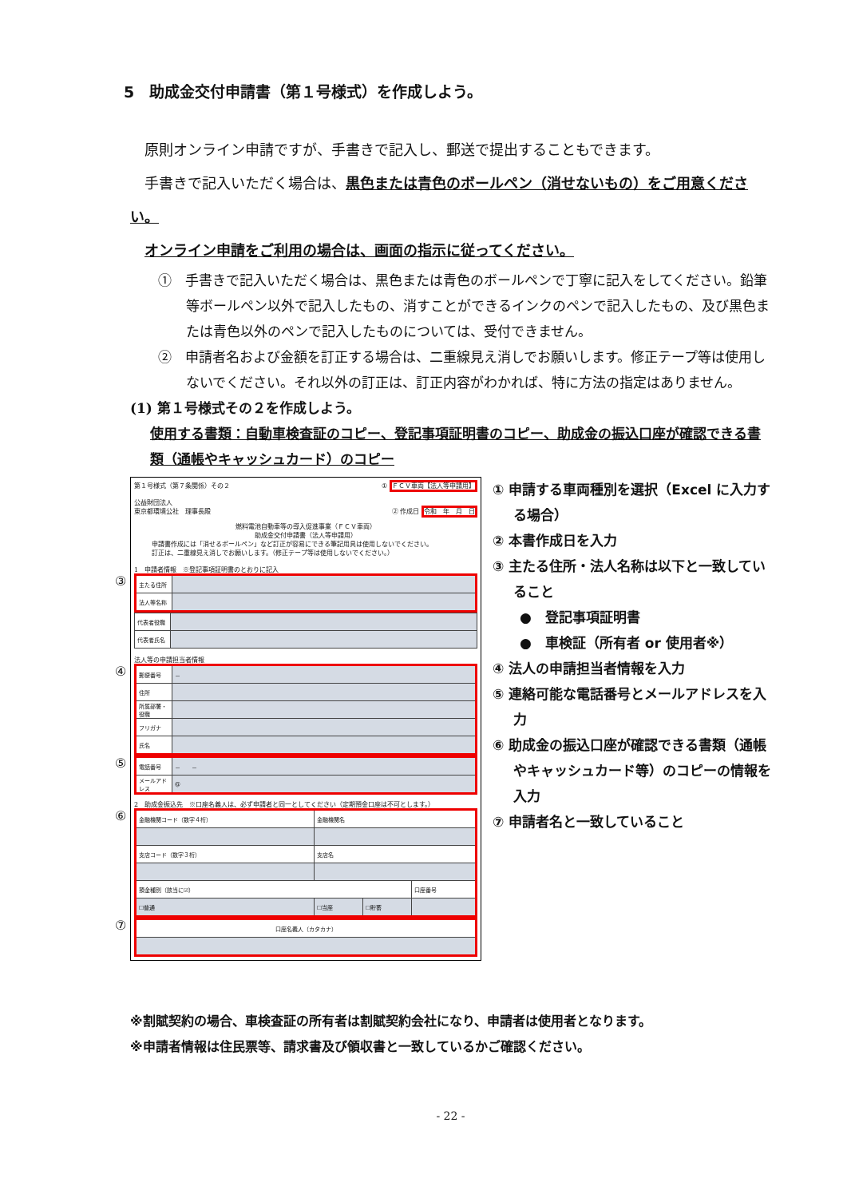5　助成金交付申請書（第１号様式）を作成しよう。
　原則オンライン申請ですが、手書きで記入し、郵送で提出することもできます。
　手書きで記入いただく場合は、黒色または青色のボールペン（消せないもの）をご用意ください。
　オンライン申請をご利用の場合は、画面の指示に従ってください。
①　手書きで記入いただく場合は、黒色または青色のボールペンで丁寧に記入をしてください。鉛筆等ボールペン以外で記入したもの、消すことができるインクのペンで記入したもの、及び黒色または青色以外のペンで記入したものについては、受付できません。
②　申請者名および金額を訂正する場合は、二重線見え消しでお願いします。修正テープ等は使用しないでください。それ以外の訂正は、訂正内容がわかれば、特に方法の指定はありません。
(1) 第１号様式その２を作成しよう。
使用する書類：自動車検査証のコピー、登記事項証明書のコピー、助成金の振込口座が確認できる書類（通帳やキャッシュカード）のコピー
第１号様式（第７条関係）その２ ① ＦＣＶ車両【法人等申請用】
公益財団法人
東京都環境公社　理事長殿 ② 作成日 令和　年　月　日
燃料電池自動車等の導入促進事業（ＦＣＶ車両）
助成金交付申請書（法人等申請用）
申請書作成には「消せるボールペン」など訂正が容易にできる筆記用具は使用しないでください。
訂正は、二重線見え消しでお願いします。（修正テープ等は使用しないでください。）
1　申請者情報　※登記事項証明書のとおりに記入
③
| 主たる住所 | |
| 法人等名称 | |
| 代表者役職 | |
| 代表者氏名 | |
法人等の申請担当者情報
④
| 郵便番号 | － |
| 住所 | |
| 所属部署・役職 | |
| フリガナ | |
| 氏名 | |
⑤
| 電話番号 | － － |
| メールアドレス | @ |
2　助成金振込先　※口座名義人は、必ず申請者と同一としてください（定期預金口座は不可とします。）
⑥
| 金融機関コード（数字４桁） | 金融機関名 | | |
| 支店コード（数字３桁） | 支店名 | | |
| 預金種別（該当に☑） | | | 口座番号 |
| ☐普通 | ☐当座 | ☐貯蓄 | |
⑦
| 口座名義人（カタカナ） |
① 申請する車両種別を選択（Excel に入力する場合）
② 本書作成日を入力
③ 主たる住所・法人名称は以下と一致していること
●　登記事項証明書
●　車検証（所有者 or 使用者※）
④ 法人の申請担当者情報を入力
⑤ 連絡可能な電話番号とメールアドレスを入力
⑥ 助成金の振込口座が確認できる書類（通帳やキャッシュカード等）のコピーの情報を入力
⑦ 申請者名と一致していること
※割賦契約の場合、車検査証の所有者は割賦契約会社になり、申請者は使用者となります。
※申請者情報は住民票等、請求書及び領収書と一致しているかご確認ください。
- 22 -